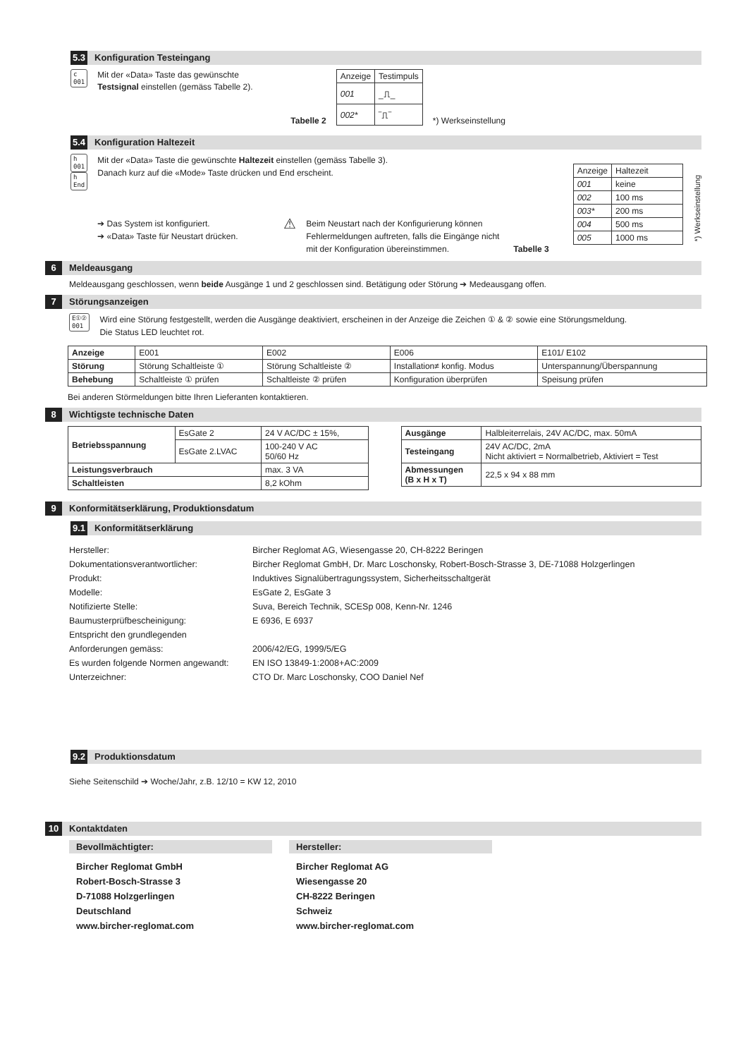5.3 Konfiguration Testeingang
c
001
Mit der «Data» Taste das gewünschte Testsignal einstellen (gemäss Tabelle 2).
Tabelle 2
| Anzeige | Testimpuls |
| 001 | _⎍_ |
| 002* | ‾⎍‾ |
*) Werkseinstellung
5.4 Konfiguration Haltezeit
h
001
h
End
Mit der «Data» Taste die gewünschte Haltezeit einstellen (gemäss Tabelle 3).
Danach kurz auf die «Mode» Taste drücken und End erscheint.
➔ Das System ist konfiguriert.
➔ «Data» Taste für Neustart drücken.
⚠
Beim Neustart nach der Konfigurierung können Fehlermeldungen auftreten, falls die Eingänge nicht mit der Konfiguration übereinstimmen.
Tabelle 3
| Anzeige | Haltezeit |
| 001 | keine |
| 002 | 100 ms |
| 003* | 200 ms |
| 004 | 500 ms |
| 005 | 1000 ms |
*) Werkseinstellung
6 Meldeausgang
Meldeausgang geschlossen, wenn beide Ausgänge 1 und 2 geschlossen sind. Betätigung oder Störung ➔ Medeausgang offen.
7 Störungsanzeigen
E①②
001
Wird eine Störung festgestellt, werden die Ausgänge deaktiviert, erscheinen in der Anzeige die Zeichen ① & ② sowie eine Störungsmeldung.
Die Status LED leuchtet rot.
| Anzeige | E001 | E002 | E006 | E101/ E102 |
| Störung | Störung Schaltleiste ① | Störung Schaltleiste ② | Installation≠ konfig. Modus | Unterspannung/Überspannung |
| Behebung | Schaltleiste ① prüfen | Schaltleiste ② prüfen | Konfiguration überprüfen | Speisung prüfen |
Bei anderen Störmeldungen bitte Ihren Lieferanten kontaktieren.
8 Wichtigste technische Daten
| Betriebsspannung | EsGate 2 | 24 V AC/DC ± 15%, |
| | EsGate 2.LVAC | 100-240 V AC 50/60 Hz |
| Leistungsverbrauch | | max. 3 VA |
| Schaltleisten | | 8,2 kOhm |
| Ausgänge | Halbleiterrelais, 24V AC/DC, max. 50mA |
| Testeingang | 24V AC/DC, 2mA Nicht aktiviert = Normalbetrieb, Aktiviert = Test |
| Abmessungen (B x H x T) | 22,5 x 94 x 88 mm |
9 Konformitätserklärung, Produktionsdatum
9.1 Konformitätserklärung
Hersteller: Bircher Reglomat AG, Wiesengasse 20, CH-8222 Beringen Dokumentationsverantwortlicher: Bircher Reglomat GmbH, Dr. Marc Loschonsky, Robert-Bosch-Strasse 3, DE-71088 Holzgerlingen Produkt: Induktives Signalübertragungssystem, Sicherheitsschaltgerät Modelle: EsGate 2, EsGate 3 Notifizierte Stelle: Suva, Bereich Technik, SCESp 008, Kenn-Nr. 1246 Baumusterprüfbescheinigung: E 6936, E 6937 Entspricht den grundlegenden Anforderungen gemäss: 2006/42/EG, 1999/5/EG Es wurden folgende Normen angewandt: EN ISO 13849-1:2008+AC:2009 Unterzeichner: CTO Dr. Marc Loschonsky, COO Daniel Nef
9.2 Produktionsdatum
Siehe Seitenschild ➔ Woche/Jahr, z.B. 12/10 = KW 12, 2010
10 Kontaktdaten
Bevollmächtigter:
Bircher Reglomat GmbH
Robert-Bosch-Strasse 3
D-71088 Holzgerlingen
Deutschland
www.bircher-reglomat.com
Hersteller:
Bircher Reglomat AG
Wiesengasse 20
CH-8222 Beringen
Schweiz
www.bircher-reglomat.com